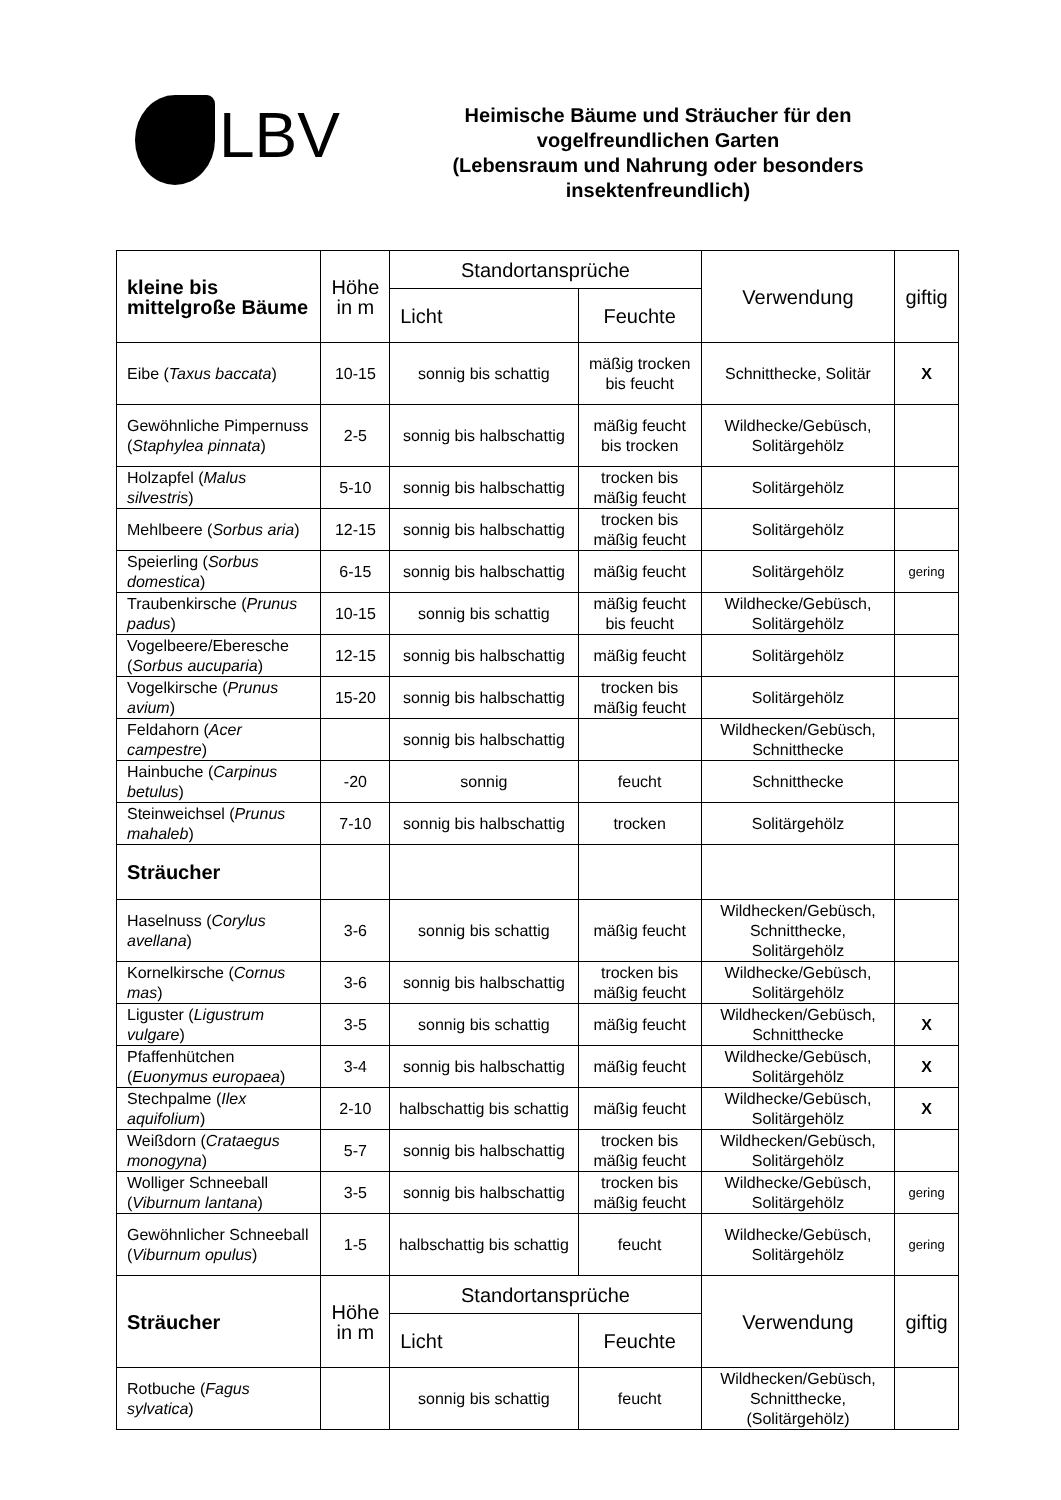LBV
Heimische Bäume und Sträucher für den
vogelfreundlichen Garten
(Lebensraum und Nahrung oder besonders
insektenfreundlich)
| kleine bis mittelgroße Bäume | Höhe in m | Standortansprüche | | Verwendung | giftig |
| --- | --- | --- | --- | --- | --- |
| | | Licht | Feuchte | | |
| Eibe ( Taxus baccata ) | 10-15 | sonnig bis schattig | mäßig trocken bis feucht | Schnitthecke, Solitär | X |
| Gewöhnliche Pimpernuss ( Staphylea pinnata ) | 2-5 | sonnig bis halbschattig | mäßig feucht bis trocken | Wildhecke/Gebüsch, Solitärgehölz | |
| Holzapfel ( Malus silvestris ) | 5-10 | sonnig bis halbschattig | trocken bis mäßig feucht | Solitärgehölz | |
| Mehlbeere ( Sorbus aria ) | 12-15 | sonnig bis halbschattig | trocken bis mäßig feucht | Solitärgehölz | |
| Speierling ( Sorbus domestica ) | 6-15 | sonnig bis halbschattig | mäßig feucht | Solitärgehölz | gering |
| Traubenkirsche ( Prunus padus ) | 10-15 | sonnig bis schattig | mäßig feucht bis feucht | Wildhecke/Gebüsch, Solitärgehölz | |
| Vogelbeere/Eberesche ( Sorbus aucuparia ) | 12-15 | sonnig bis halbschattig | mäßig feucht | Solitärgehölz | |
| Vogelkirsche ( Prunus avium ) | 15-20 | sonnig bis halbschattig | trocken bis mäßig feucht | Solitärgehölz | |
| Feldahorn ( Acer campestre ) | | sonnig bis halbschattig | | Wildhecken/Gebüsch, Schnitthecke | |
| Hainbuche ( Carpinus betulus ) | -20 | sonnig | feucht | Schnitthecke | |
| Steinweichsel ( Prunus mahaleb ) | 7-10 | sonnig bis halbschattig | trocken | Solitärgehölz | |
| Sträucher | | | | | |
| Haselnuss ( Corylus avellana ) | 3-6 | sonnig bis schattig | mäßig feucht | Wildhecken/Gebüsch, Schnitthecke, Solitärgehölz | |
| Kornelkirsche ( Cornus mas ) | 3-6 | sonnig bis halbschattig | trocken bis mäßig feucht | Wildhecke/Gebüsch, Solitärgehölz | |
| Liguster ( Ligustrum vulgare ) | 3-5 | sonnig bis schattig | mäßig feucht | Wildhecken/Gebüsch, Schnitthecke | X |
| Pfaffenhütchen ( Euonymus europaea ) | 3-4 | sonnig bis halbschattig | mäßig feucht | Wildhecke/Gebüsch, Solitärgehölz | X |
| Stechpalme ( Ilex aquifolium ) | 2-10 | halbschattig bis schattig | mäßig feucht | Wildhecke/Gebüsch, Solitärgehölz | X |
| Weißdorn ( Crataegus monogyna ) | 5-7 | sonnig bis halbschattig | trocken bis mäßig feucht | Wildhecken/Gebüsch, Solitärgehölz | |
| Wolliger Schneeball ( Viburnum lantana ) | 3-5 | sonnig bis halbschattig | trocken bis mäßig feucht | Wildhecke/Gebüsch, Solitärgehölz | gering |
| Gewöhnlicher Schneeball ( Viburnum opulus ) | 1-5 | halbschattig bis schattig | feucht | Wildhecke/Gebüsch, Solitärgehölz | gering |
| Sträucher | Höhe in m | Standortansprüche | | Verwendung | giftig |
| | | Licht | Feuchte | | |
| Rotbuche ( Fagus sylvatica ) | | sonnig bis schattig | feucht | Wildhecken/Gebüsch, Schnitthecke, (Solitärgehölz) | |